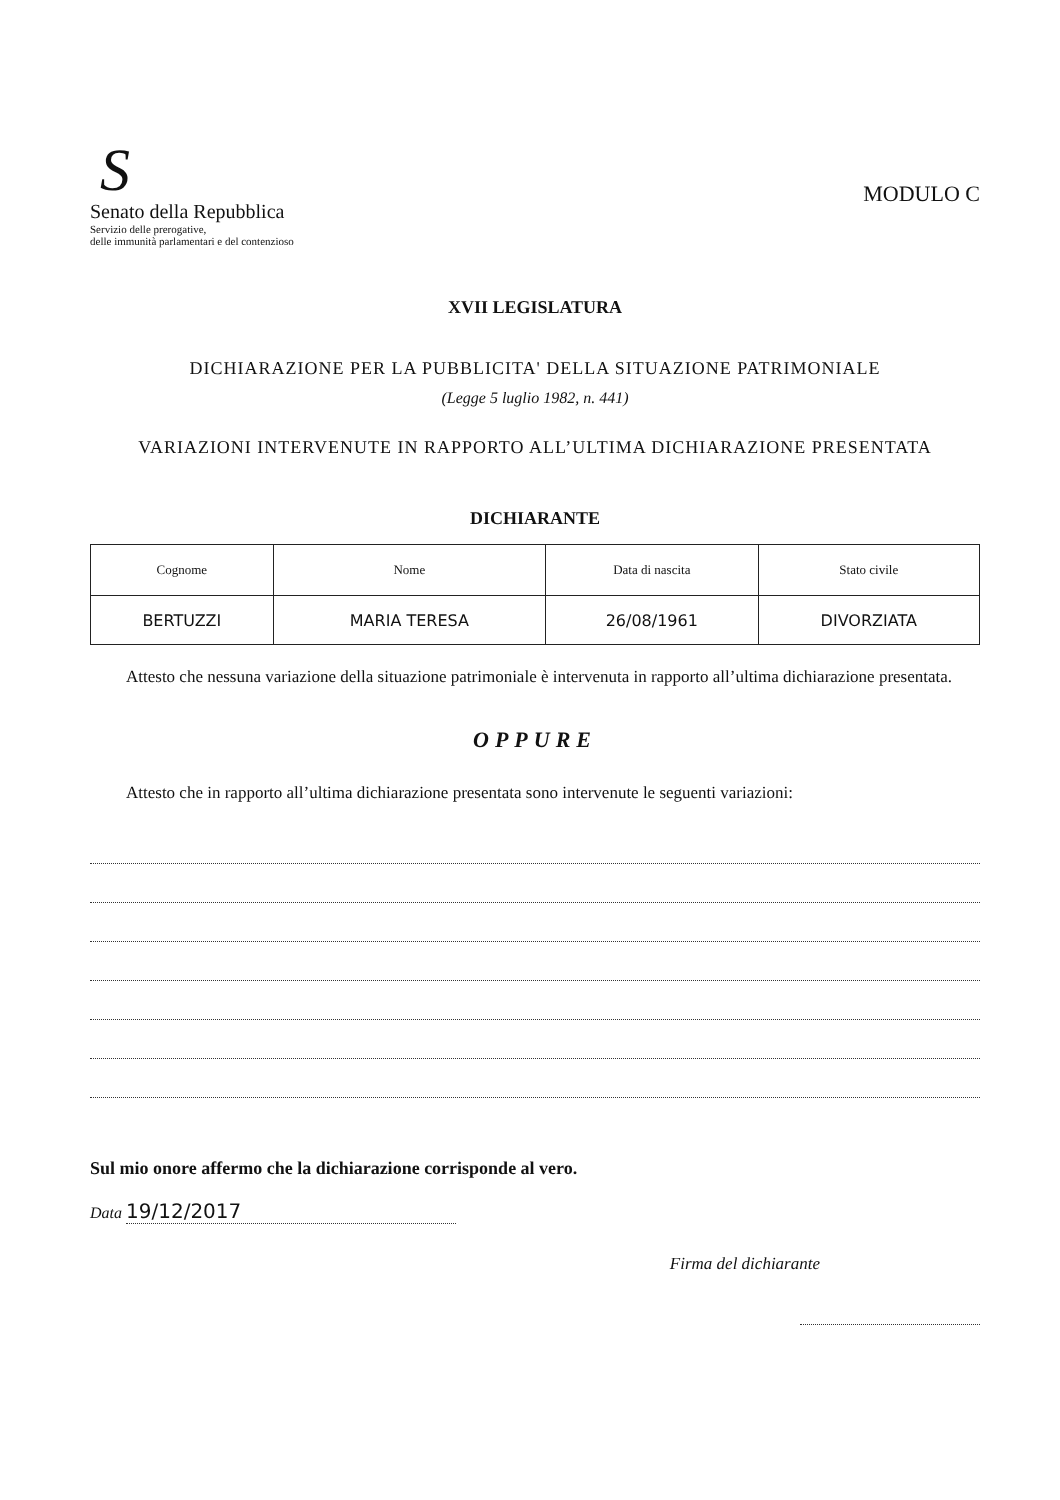S
Senato della Repubblica
Servizio delle prerogative,
delle immunità parlamentari e del contenzioso
MODULO C
XVII LEGISLATURA
DICHIARAZIONE PER LA PUBBLICITA' DELLA SITUAZIONE PATRIMONIALE
(Legge 5 luglio 1982, n. 441)
VARIAZIONI INTERVENUTE IN RAPPORTO ALL’ULTIMA DICHIARAZIONE PRESENTATA
DICHIARANTE
| Cognome | Nome | Data di nascita | Stato civile |
| --- | --- | --- | --- |
| BERTUZZI | MARIA TERESA | 26/08/1961 | DIVORZIATA |
Attesto che nessuna variazione della situazione patrimoniale è intervenuta in rapporto all’ultima dichiarazione presentata.
OPPURE
Attesto che in rapporto all’ultima dichiarazione presentata sono intervenute le seguenti variazioni:
Sul mio onore affermo che la dichiarazione corrisponde al vero.
Data 19/12/2017
Firma del dichiarante